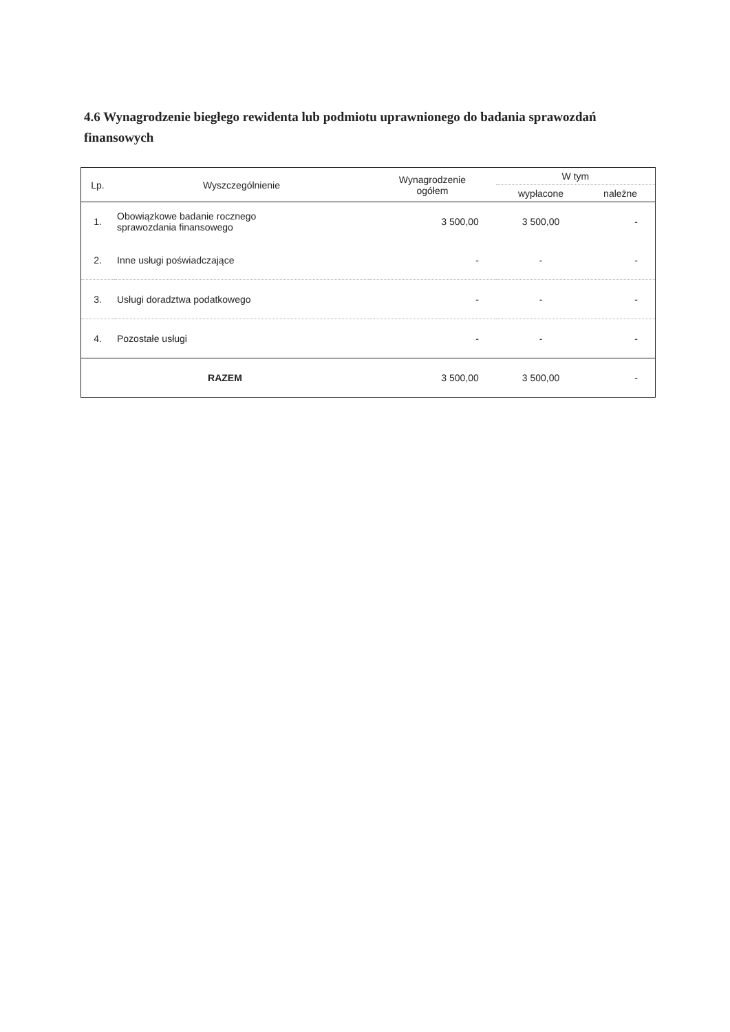4.6 Wynagrodzenie biegłego rewidenta lub podmiotu uprawnionego do badania sprawozdań finansowych
| Lp. | Wyszczególnienie | Wynagrodzenie ogółem | W tym | |
| --- | --- | --- | --- | --- |
| | | | wypłacone | należne |
| 1. | Obowiązkowe badanie rocznego sprawozdania finansowego | 3 500,00 | 3 500,00 | - |
| 2. | Inne usługi poświadczające | - | - | - |
| 3. | Usługi doradztwa podatkowego | - | - | - |
| 4. | Pozostałe usługi | - | - | - |
| RAZEM | | 3 500,00 | 3 500,00 | - |